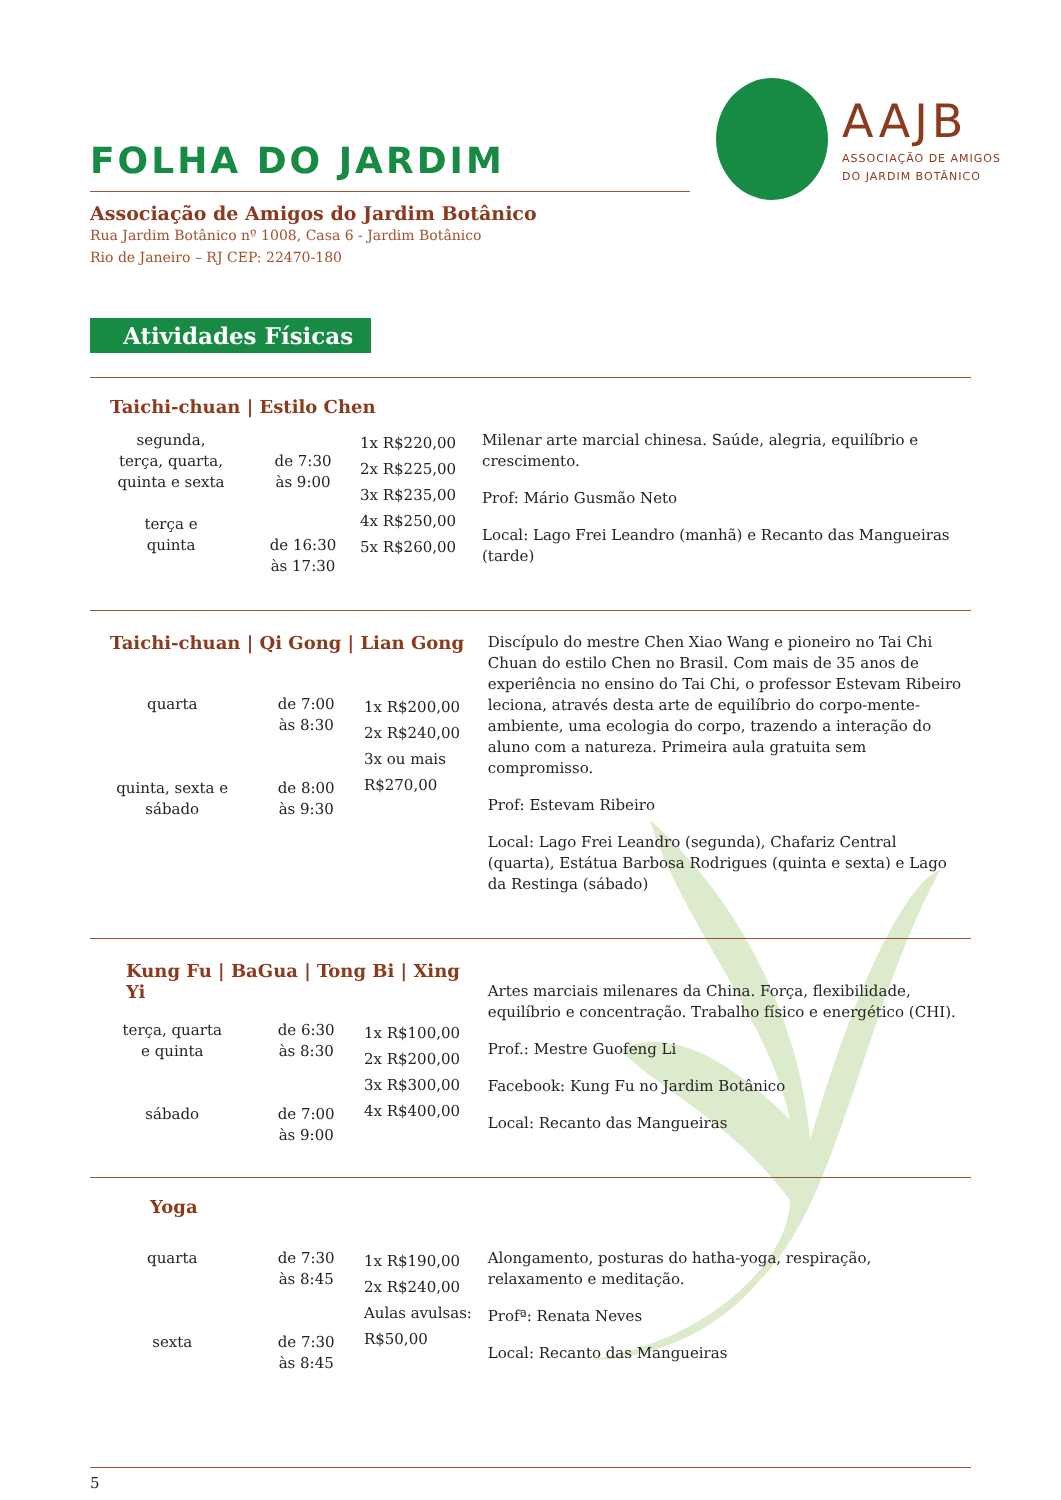AAJB
ASSOCIAÇÃO DE AMIGOS
DO JARDIM BOTÂNICO
FOLHA DO JARDIM
Associação de Amigos do Jardim Botânico
Rua Jardim Botânico nº 1008, Casa 6 - Jardim Botânico
Rio de Janeiro – RJ CEP: 22470-180
Atividades Físicas
Taichi-chuan | Estilo Chen
| segunda, terça, quarta, quinta e sexta terça e quinta | de 7:30 às 9:00 de 16:30 às 17:30 | 1x R$220,00 2x R$225,00 3x R$235,00 4x R$250,00 5x R$260,00 | Milenar arte marcial chinesa. Saúde, alegria, equilíbrio e crescimento. Prof: Mário Gusmão Neto Local: Lago Frei Leandro (manhã) e Recanto das Mangueiras (tarde) |
| Taichi-chuan / Qi Gong / Lian Gong | | | Discípulo do mestre Chen Xiao Wang e pioneiro no Tai Chi Chuan do estilo Chen no Brasil. Com mais de 35 anos de experiência no ensino do Tai Chi, o professor Estevam Ribeiro leciona, através desta arte de equilíbrio do corpo-mente-ambiente, uma ecologia do corpo, trazendo a interação do aluno com a natureza. Primeira aula gratuita sem compromisso. Prof: Estevam Ribeiro Local: Lago Frei Leandro (segunda), Chafariz Central (quarta), Estátua Barbosa Rodrigues (quinta e sexta) e Lago da Restinga (sábado) |
| quarta quinta, sexta e sábado | de 7:00 às 8:30 de 8:00 às 9:30 | 1x R$200,00 2x R$240,00 3x ou mais R$270,00 | |
| Kung Fu / BaGua / Tong Bi / Xing Yi | | | Artes marciais milenares da China. Força, flexibilidade, equilíbrio e concentração. Trabalho físico e energético (CHI). Prof.: Mestre Guofeng Li Facebook: Kung Fu no Jardim Botânico Local: Recanto das Mangueiras |
| terça, quarta e quinta sábado | de 6:30 às 8:30 de 7:00 às 9:00 | 1x R$100,00 2x R$200,00 3x R$300,00 4x R$400,00 | |
Yoga
| quarta sexta | de 7:30 às 8:45 de 7:30 às 8:45 | 1x R$190,00 2x R$240,00 Aulas avulsas: R$50,00 | Alongamento, posturas do hatha-yoga, respiração, relaxamento e meditação. Profª: Renata Neves Local: Recanto das Mangueiras |
5